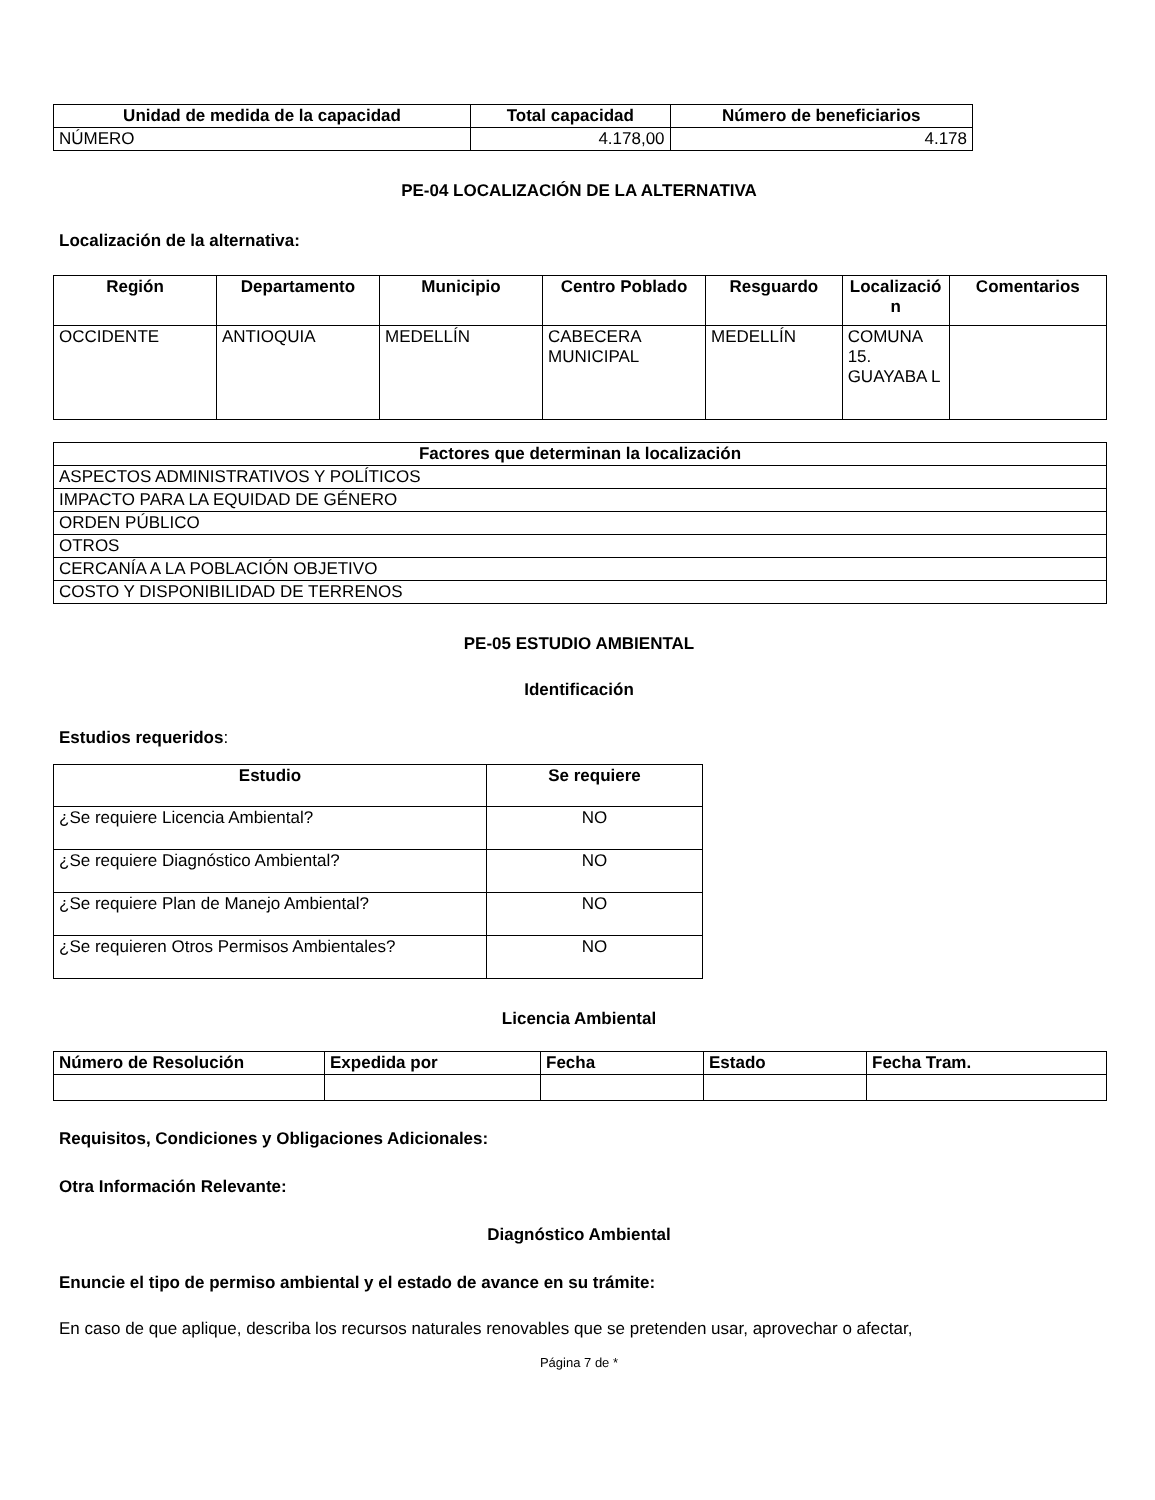| Unidad de medida de la capacidad | Total capacidad | Número de beneficiarios |
| --- | --- | --- |
| NÚMERO | 4.178,00 | 4.178 |
PE-04 LOCALIZACIÓN DE LA ALTERNATIVA
Localización de la alternativa:
| Región | Departamento | Municipio | Centro Poblado | Resguardo | Localizació n | Comentarios |
| --- | --- | --- | --- | --- | --- | --- |
| OCCIDENTE | ANTIOQUIA | MEDELLÍN | CABECERA MUNICIPAL | MEDELLÍN | COMUNA 15. GUAYABA L | |
| Factores que determinan la localización |
| --- |
| ASPECTOS ADMINISTRATIVOS Y POLÍTICOS |
| IMPACTO PARA LA EQUIDAD DE GÉNERO |
| ORDEN PÚBLICO |
| OTROS |
| CERCANÍA A LA POBLACIÓN OBJETIVO |
| COSTO Y DISPONIBILIDAD DE TERRENOS |
PE-05 ESTUDIO AMBIENTAL
Identificación
Estudios requeridos:
| Estudio | Se requiere |
| --- | --- |
| ¿Se requiere Licencia Ambiental? | NO |
| ¿Se requiere Diagnóstico Ambiental? | NO |
| ¿Se requiere Plan de Manejo Ambiental? | NO |
| ¿Se requieren Otros Permisos Ambientales? | NO |
Licencia Ambiental
| Número de Resolución | Expedida por | Fecha | Estado | Fecha Tram. |
| --- | --- | --- | --- | --- |
Requisitos, Condiciones y Obligaciones Adicionales:
Otra Información Relevante:
Diagnóstico Ambiental
Enuncie el tipo de permiso ambiental y el estado de avance en su trámite:
En caso de que aplique, describa los recursos naturales renovables que se pretenden usar, aprovechar o afectar,
Página 7 de *